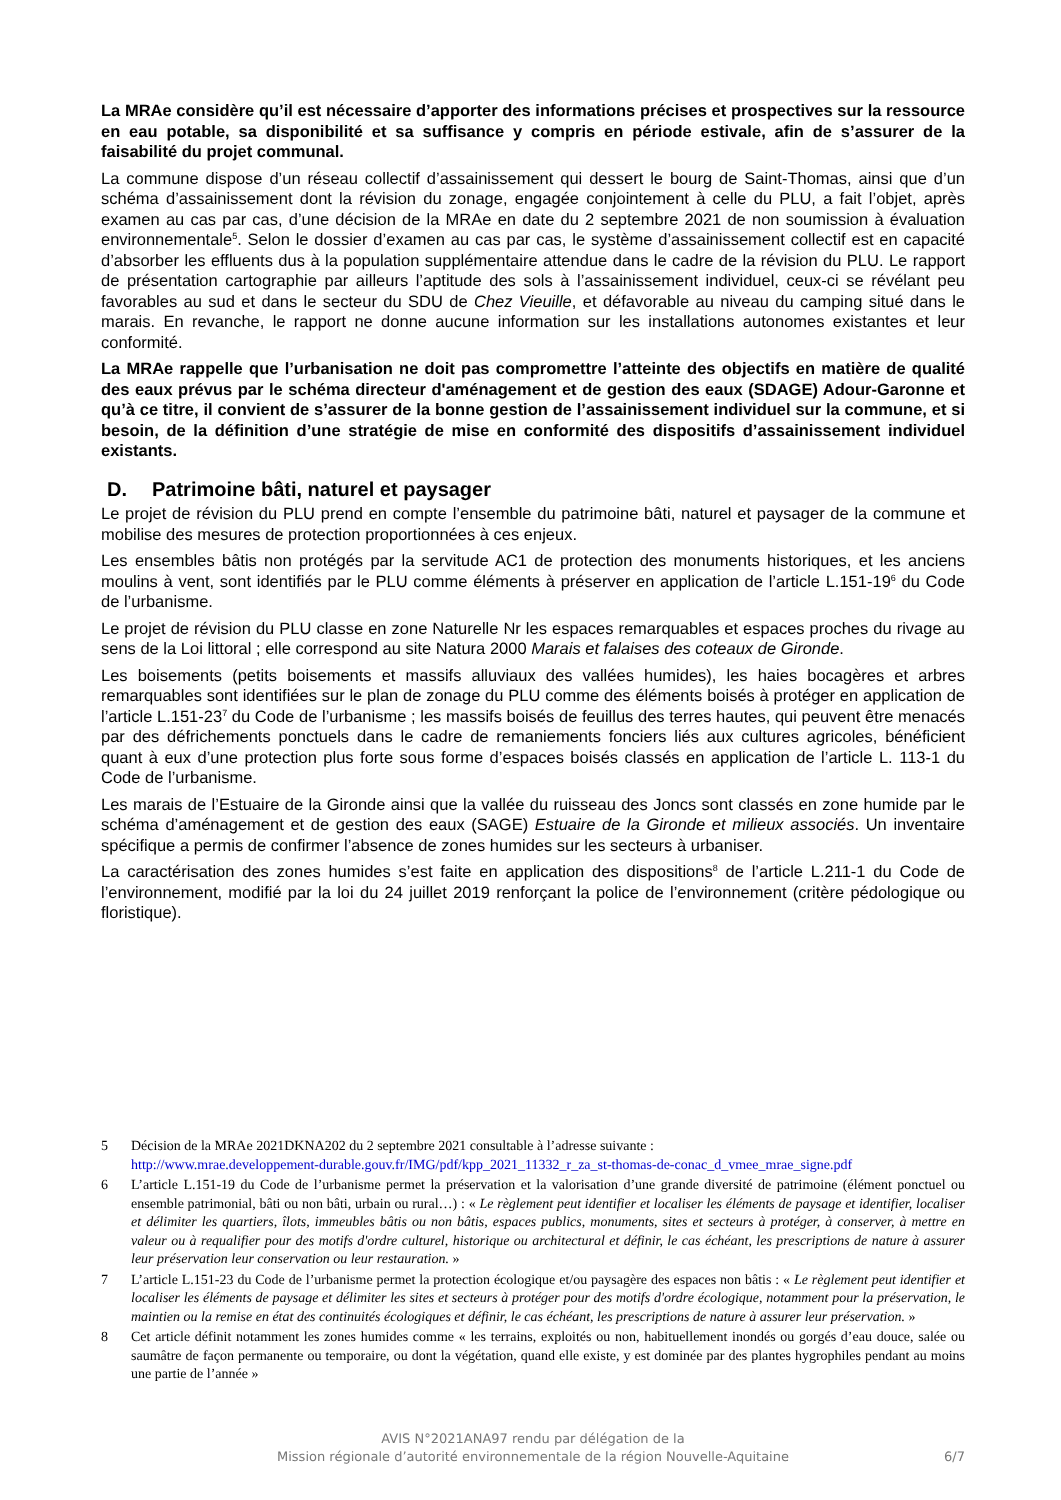La MRAe considère qu’il est nécessaire d’apporter des informations précises et prospectives sur la ressource en eau potable, sa disponibilité et sa suffisance y compris en période estivale, afin de s’assurer de la faisabilité du projet communal.
La commune dispose d’un réseau collectif d’assainissement qui dessert le bourg de Saint-Thomas, ainsi que d’un schéma d’assainissement dont la révision du zonage, engagée conjointement à celle du PLU, a fait l’objet, après examen au cas par cas, d’une décision de la MRAe en date du 2 septembre 2021 de non soumission à évaluation environnementale<sup>5</sup>. Selon le dossier d’examen au cas par cas, le système d’assainissement collectif est en capacité d’absorber les effluents dus à la population supplémentaire attendue dans le cadre de la révision du PLU. Le rapport de présentation cartographie par ailleurs l’aptitude des sols à l’assainissement individuel, ceux-ci se révélant peu favorables au sud et dans le secteur du SDU de Chez Vieuille, et défavorable au niveau du camping situé dans le marais. En revanche, le rapport ne donne aucune information sur les installations autonomes existantes et leur conformité.
La MRAe rappelle que l’urbanisation ne doit pas compromettre l’atteinte des objectifs en matière de qualité des eaux prévus par le schéma directeur d'aménagement et de gestion des eaux (SDAGE) Adour-Garonne et qu’à ce titre, il convient de s’assurer de la bonne gestion de l’assainissement individuel sur la commune, et si besoin, de la définition d’une stratégie de mise en conformité des dispositifs d’assainissement individuel existants.
D. Patrimoine bâti, naturel et paysager
Le projet de révision du PLU prend en compte l’ensemble du patrimoine bâti, naturel et paysager de la commune et mobilise des mesures de protection proportionnées à ces enjeux.
Les ensembles bâtis non protégés par la servitude AC1 de protection des monuments historiques, et les anciens moulins à vent, sont identifiés par le PLU comme éléments à préserver en application de l’article L.151-19<sup>6</sup> du Code de l’urbanisme.
Le projet de révision du PLU classe en zone Naturelle Nr les espaces remarquables et espaces proches du rivage au sens de la Loi littoral ; elle correspond au site Natura 2000 Marais et falaises des coteaux de Gironde.
Les boisements (petits boisements et massifs alluviaux des vallées humides), les haies bocagères et arbres remarquables sont identifiées sur le plan de zonage du PLU comme des éléments boisés à protéger en application de l’article L.151-23<sup>7</sup> du Code de l’urbanisme ; les massifs boisés de feuillus des terres hautes, qui peuvent être menacés par des défrichements ponctuels dans le cadre de remaniements fonciers liés aux cultures agricoles, bénéficient quant à eux d’une protection plus forte sous forme d’espaces boisés classés en application de l’article L. 113-1 du Code de l’urbanisme.
Les marais de l’Estuaire de la Gironde ainsi que la vallée du ruisseau des Joncs sont classés en zone humide par le schéma d’aménagement et de gestion des eaux (SAGE) Estuaire de la Gironde et milieux associés. Un inventaire spécifique a permis de confirmer l’absence de zones humides sur les secteurs à urbaniser.
La caractérisation des zones humides s’est faite en application des dispositions<sup>8</sup> de l’article L.211-1 du Code de l’environnement, modifié par la loi du 24 juillet 2019 renforçant la police de l’environnement (critère pédologique ou floristique).
5 Décision de la MRAe 2021DKNA202 du 2 septembre 2021 consultable à l’adresse suivante :
http://www.mrae.developpement-durable.gouv.fr/IMG/pdf/kpp_2021_11332_r_za_st-thomas-de-conac_d_vmee_mrae_signe.pdf
6 L’article L.151-19 du Code de l’urbanisme permet la préservation et la valorisation d’une grande diversité de patrimoine (élément ponctuel ou ensemble patrimonial, bâti ou non bâti, urbain ou rural…) : « Le règlement peut identifier et localiser les éléments de paysage et identifier, localiser et délimiter les quartiers, îlots, immeubles bâtis ou non bâtis, espaces publics, monuments, sites et secteurs à protéger, à conserver, à mettre en valeur ou à requalifier pour des motifs d'ordre culturel, historique ou architectural et définir, le cas échéant, les prescriptions de nature à assurer leur préservation leur conservation ou leur restauration. »
7 L’article L.151-23 du Code de l’urbanisme permet la protection écologique et/ou paysagère des espaces non bâtis : « Le règlement peut identifier et localiser les éléments de paysage et délimiter les sites et secteurs à protéger pour des motifs d'ordre écologique, notamment pour la préservation, le maintien ou la remise en état des continuités écologiques et définir, le cas échéant, les prescriptions de nature à assurer leur préservation. »
8 Cet article définit notamment les zones humides comme « les terrains, exploités ou non, habituellement inondés ou gorgés d’eau douce, salée ou saumâtre de façon permanente ou temporaire, ou dont la végétation, quand elle existe, y est dominée par des plantes hygrophiles pendant au moins une partie de l’année »
AVIS N°2021ANA97 rendu par délégation de la
Mission régionale d’autorité environnementale de la région Nouvelle-Aquitaine
6/7